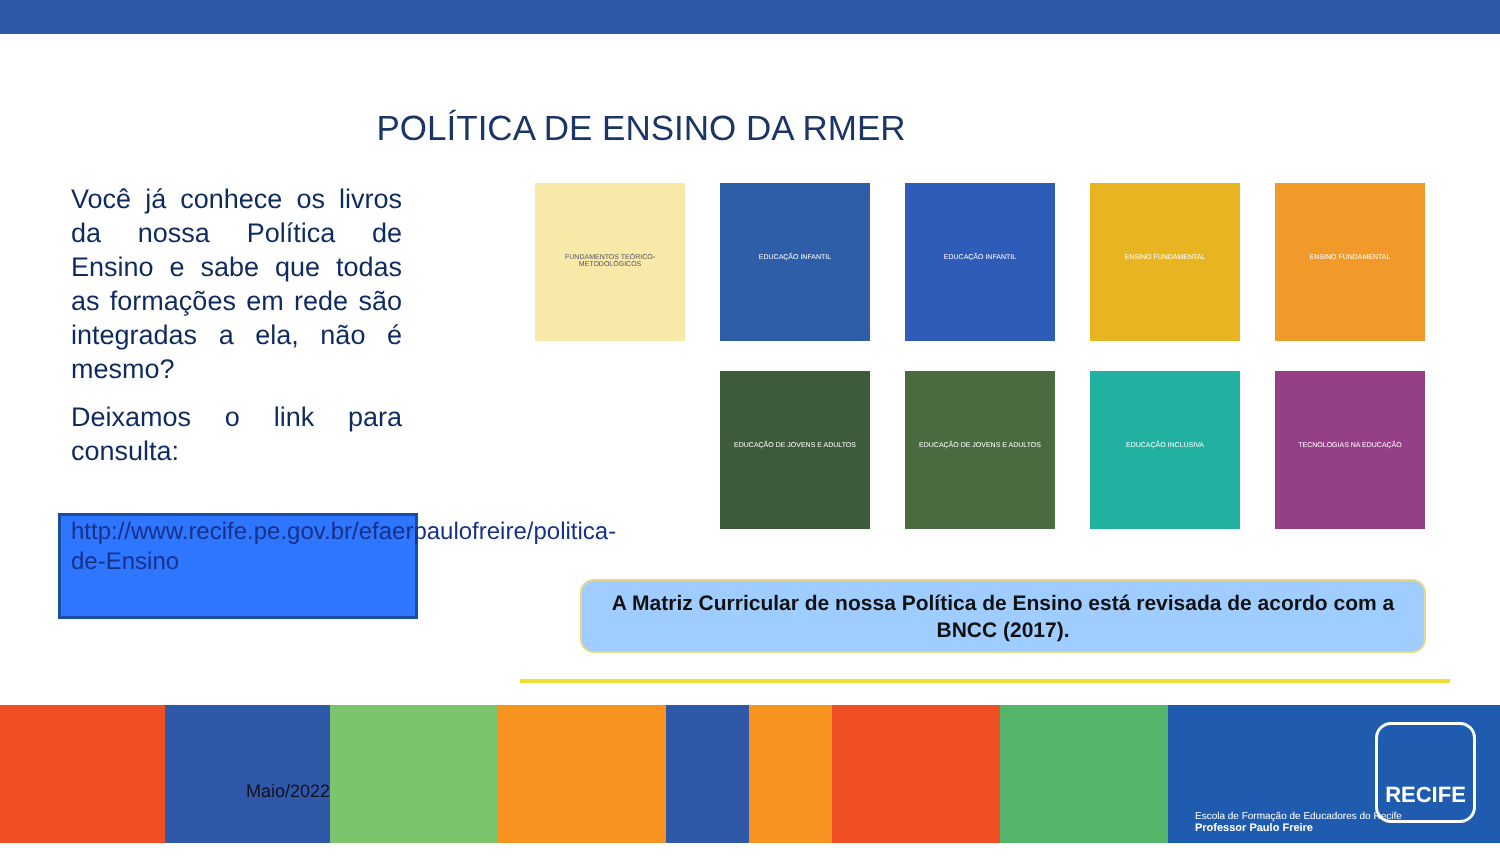POLÍTICA DE ENSINO DA RMER
Você já conhece os livros da nossa Política de Ensino e sabe que todas as formações em rede são integradas a ela, não é mesmo?
Deixamos o link para consulta:
http://www.recife.pe.gov.br/efaerpaulofreire/politica-de-Ensino
FUNDAMENTOS TEÓRICO-METODOLÓGICOS
EDUCAÇÃO INFANTIL
EDUCAÇÃO INFANTIL
ENSINO FUNDAMENTAL
ENSINO FUNDAMENTAL
EDUCAÇÃO DE JOVENS E ADULTOS
EDUCAÇÃO DE JOVENS E ADULTOS
EDUCAÇÃO INCLUSIVA
TECNOLOGIAS NA EDUCAÇÃO
A Matriz Curricular de nossa Política de Ensino está revisada de acordo com a BNCC (2017).
Maio/2022
Escola de Formação de Educadores do Recife
Professor Paulo Freire
RECIFE